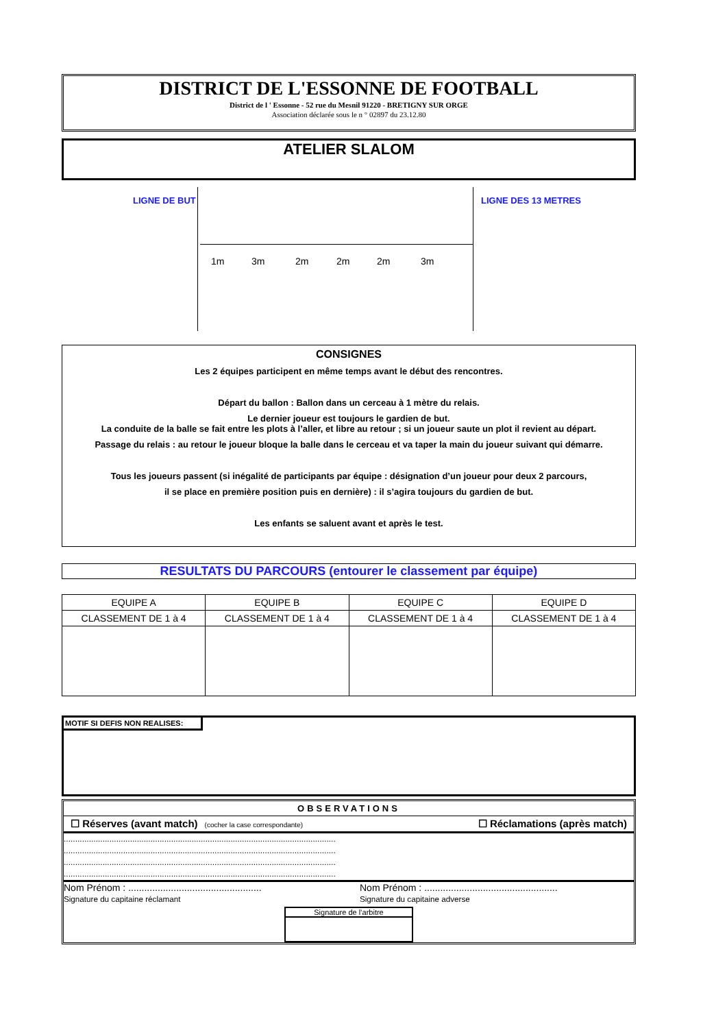DISTRICT DE L'ESSONNE DE FOOTBALL
District de l ' Essonne - 52 rue du Mesnil 91220 - BRETIGNY SUR ORGE
Association déclarée sous le n ° 02897 du 23.12.80
ATELIER SLALOM
LIGNE DE BUT LIGNE DES 13 METRES
1m 3m 2m 2m 2m 3m
CONSIGNES
Les 2 équipes participent en même temps avant le début des rencontres.
Départ du ballon : Ballon dans un cerceau à 1 mètre du relais.
Le dernier joueur est toujours le gardien de but.
La conduite de la balle se fait entre les plots à l’aller, et libre au retour ; si un joueur saute un plot il revient au départ.
Passage du relais : au retour le joueur bloque la balle dans le cerceau et va taper la main du joueur suivant qui démarre.
Tous les joueurs passent (si inégalité de participants par équipe : désignation d’un joueur pour deux 2 parcours,
il se place en première position puis en dernière) : il s’agira toujours du gardien de but.
Les enfants se saluent avant et après le test.
RESULTATS DU PARCOURS (entourer le classement par équipe)
| EQUIPE A | EQUIPE B | EQUIPE C | EQUIPE D |
| --- | --- | --- | --- |
| CLASSEMENT DE 1 à 4 | CLASSEMENT DE 1 à 4 | CLASSEMENT DE 1 à 4 | CLASSEMENT DE 1 à 4 |
MOTIF SI DEFIS NON REALISES:
OBSERVATIONS
☐ Réserves (avant match) (cocher la case correspondante) ☐ Réclamations (après match)
.......................................................................................................................
.......................................................................................................................
.......................................................................................................................
.......................................................................................................................
Nom Prénom : ..................................................
Signature du capitaine réclamant
Nom Prénom : ..................................................
Signature du capitaine adverse
Signature de l’arbitre